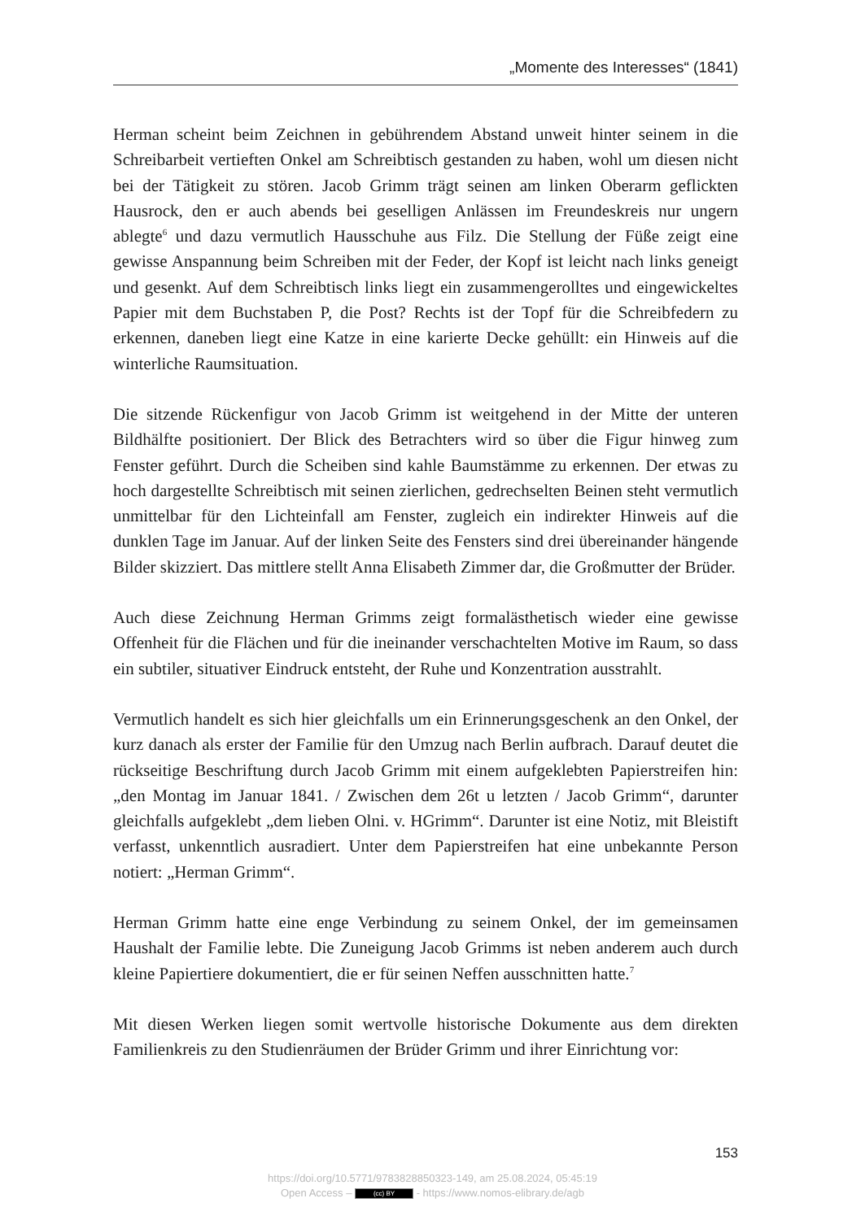„Momente des Interesses“ (1841)
Herman scheint beim Zeichnen in gebührendem Abstand unweit hinter seinem in die Schreibarbeit vertieften Onkel am Schreibtisch gestanden zu haben, wohl um diesen nicht bei der Tätigkeit zu stören. Jacob Grimm trägt seinen am linken Oberarm geflickten Hausrock, den er auch abends bei geselligen Anlässen im Freundeskreis nur ungern ablegte<sup>6</sup> und dazu vermutlich Hausschuhe aus Filz. Die Stellung der Füße zeigt eine gewisse Anspannung beim Schreiben mit der Feder, der Kopf ist leicht nach links geneigt und gesenkt. Auf dem Schreibtisch links liegt ein zusammengerolltes und eingewickeltes Papier mit dem Buchstaben P, die Post? Rechts ist der Topf für die Schreibfedern zu erkennen, daneben liegt eine Katze in eine karierte Decke gehüllt: ein Hinweis auf die winterliche Raumsituation.
Die sitzende Rückenfigur von Jacob Grimm ist weitgehend in der Mitte der unteren Bildhälfte positioniert. Der Blick des Betrachters wird so über die Figur hinweg zum Fenster geführt. Durch die Scheiben sind kahle Baumstämme zu erkennen. Der etwas zu hoch dargestellte Schreibtisch mit seinen zierlichen, gedrechselten Beinen steht vermutlich unmittelbar für den Lichteinfall am Fenster, zugleich ein indirekter Hinweis auf die dunklen Tage im Januar. Auf der linken Seite des Fensters sind drei übereinander hängende Bilder skizziert. Das mittlere stellt Anna Elisabeth Zimmer dar, die Großmutter der Brüder.
Auch diese Zeichnung Herman Grimms zeigt formalästhetisch wieder eine gewisse Offenheit für die Flächen und für die ineinander verschachtelten Motive im Raum, so dass ein subtiler, situativer Eindruck entsteht, der Ruhe und Konzentration ausstrahlt.
Vermutlich handelt es sich hier gleichfalls um ein Erinnerungsgeschenk an den Onkel, der kurz danach als erster der Familie für den Umzug nach Berlin aufbrach. Darauf deutet die rückseitige Beschriftung durch Jacob Grimm mit einem aufgeklebten Papierstreifen hin: „den Montag im Januar 1841. / Zwischen dem 26t u letzten / Jacob Grimm“, darunter gleichfalls aufgeklebt „dem lieben Olni. v. HGrimm“. Darunter ist eine Notiz, mit Bleistift verfasst, unkenntlich ausradiert. Unter dem Papierstreifen hat eine unbekannte Person notiert: „Herman Grimm“.
Herman Grimm hatte eine enge Verbindung zu seinem Onkel, der im gemeinsamen Haushalt der Familie lebte. Die Zuneigung Jacob Grimms ist neben anderem auch durch kleine Papiertiere dokumentiert, die er für seinen Neffen ausschnitten hatte.<sup>7</sup>
Mit diesen Werken liegen somit wertvolle historische Dokumente aus dem direkten Familienkreis zu den Studienräumen der Brüder Grimm und ihrer Einrichtung vor:
153
https://doi.org/10.5771/9783828850323-149, am 25.08.2024, 05:45:19
Open Access – (cc) BY - https://www.nomos-elibrary.de/agb